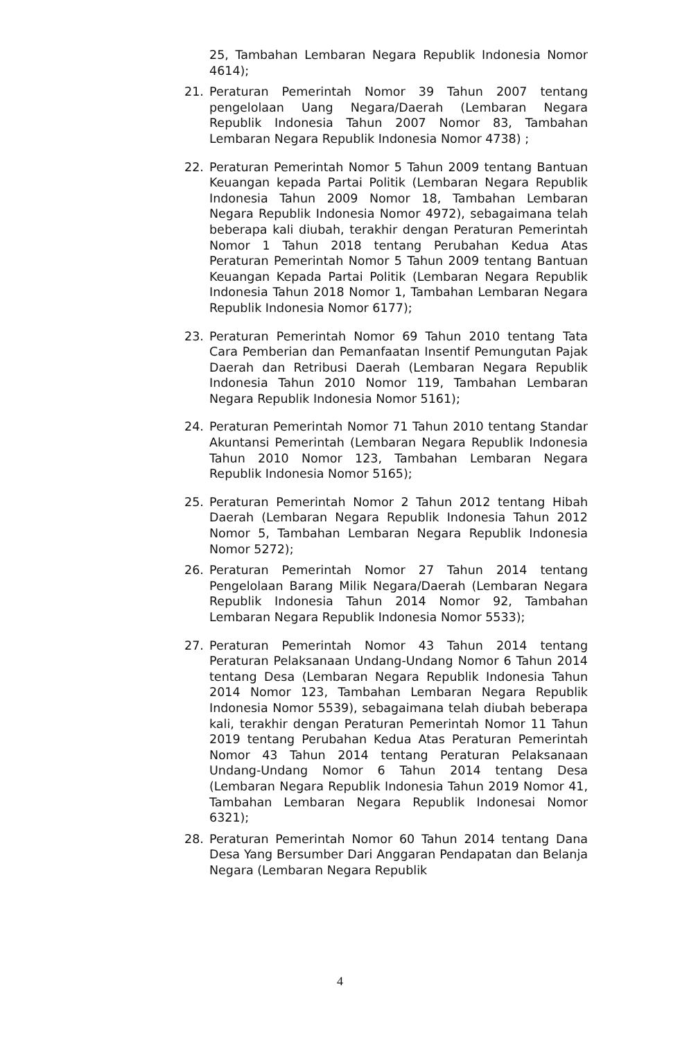25, Tambahan Lembaran Negara Republik Indonesia Nomor 4614);
21. Peraturan Pemerintah Nomor 39 Tahun 2007 tentang pengelolaan Uang Negara/Daerah (Lembaran Negara Republik Indonesia Tahun 2007 Nomor 83, Tambahan Lembaran Negara Republik Indonesia Nomor 4738) ;
22. Peraturan Pemerintah Nomor 5 Tahun 2009 tentang Bantuan Keuangan kepada Partai Politik (Lembaran Negara Republik Indonesia Tahun 2009 Nomor 18, Tambahan Lembaran Negara Republik Indonesia Nomor 4972), sebagaimana telah beberapa kali diubah, terakhir dengan Peraturan Pemerintah Nomor 1 Tahun 2018 tentang Perubahan Kedua Atas Peraturan Pemerintah Nomor 5 Tahun 2009 tentang Bantuan Keuangan Kepada Partai Politik (Lembaran Negara Republik Indonesia Tahun 2018 Nomor 1, Tambahan Lembaran Negara Republik Indonesia Nomor 6177);
23. Peraturan Pemerintah Nomor 69 Tahun 2010 tentang Tata Cara Pemberian dan Pemanfaatan Insentif Pemungutan Pajak Daerah dan Retribusi Daerah (Lembaran Negara Republik Indonesia Tahun 2010 Nomor 119, Tambahan Lembaran Negara Republik Indonesia Nomor 5161);
24. Peraturan Pemerintah Nomor 71 Tahun 2010 tentang Standar Akuntansi Pemerintah (Lembaran Negara Republik Indonesia Tahun 2010 Nomor 123, Tambahan Lembaran Negara Republik Indonesia Nomor 5165);
25. Peraturan Pemerintah Nomor 2 Tahun 2012 tentang Hibah Daerah (Lembaran Negara Republik Indonesia Tahun 2012 Nomor 5, Tambahan Lembaran Negara Republik Indonesia Nomor 5272);
26. Peraturan Pemerintah Nomor 27 Tahun 2014 tentang Pengelolaan Barang Milik Negara/Daerah (Lembaran Negara Republik Indonesia Tahun 2014 Nomor 92, Tambahan Lembaran Negara Republik Indonesia Nomor 5533);
27. Peraturan Pemerintah Nomor 43 Tahun 2014 tentang Peraturan Pelaksanaan Undang-Undang Nomor 6 Tahun 2014 tentang Desa (Lembaran Negara Republik Indonesia Tahun 2014 Nomor 123, Tambahan Lembaran Negara Republik Indonesia Nomor 5539), sebagaimana telah diubah beberapa kali, terakhir dengan Peraturan Pemerintah Nomor 11 Tahun 2019 tentang Perubahan Kedua Atas Peraturan Pemerintah Nomor 43 Tahun 2014 tentang Peraturan Pelaksanaan Undang-Undang Nomor 6 Tahun 2014 tentang Desa (Lembaran Negara Republik Indonesia Tahun 2019 Nomor 41, Tambahan Lembaran Negara Republik Indonesai Nomor 6321);
28. Peraturan Pemerintah Nomor 60 Tahun 2014 tentang Dana Desa Yang Bersumber Dari Anggaran Pendapatan dan Belanja Negara (Lembaran Negara Republik
4